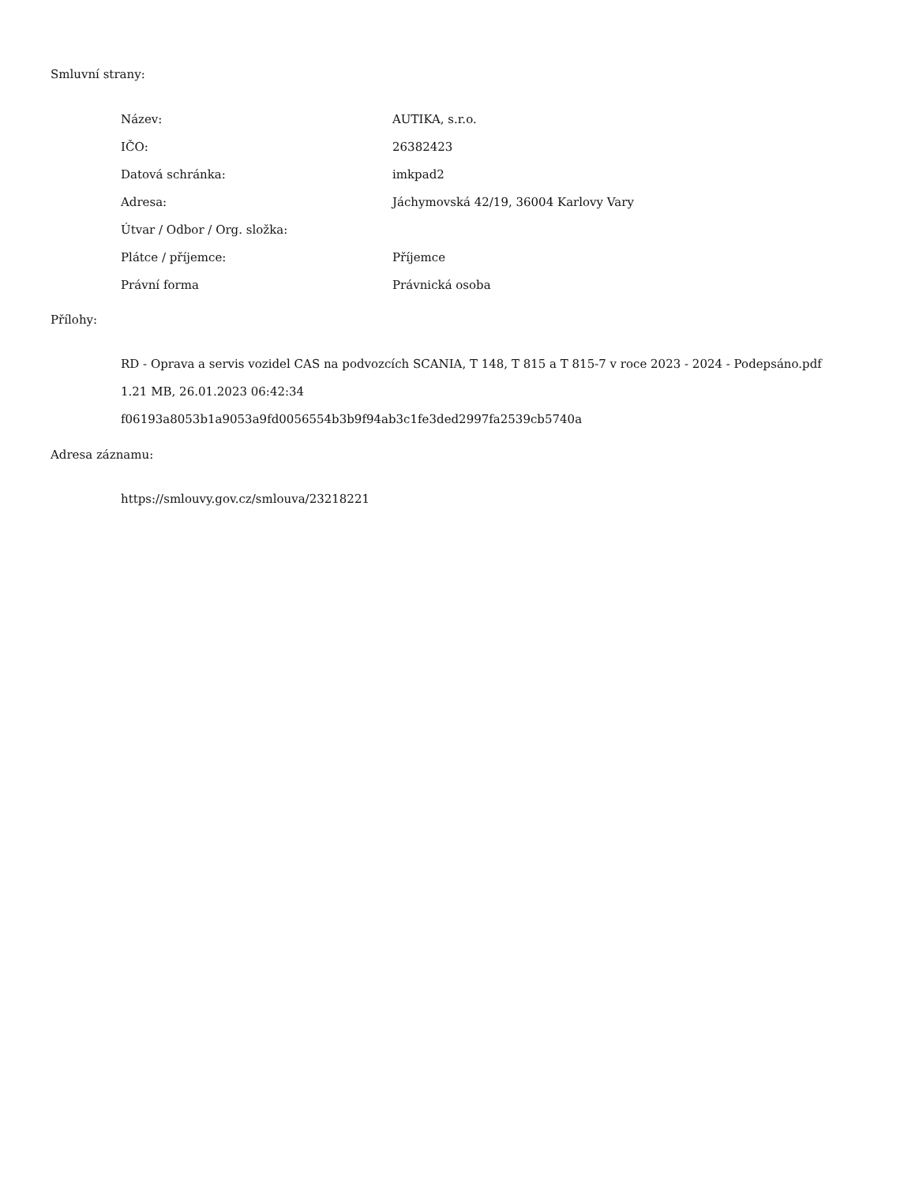Smluvní strany:
| Název: | AUTIKA, s.r.o. |
| IČO: | 26382423 |
| Datová schránka: | imkpad2 |
| Adresa: | Jáchymovská 42/19, 36004 Karlovy Vary |
| Útvar / Odbor / Org. složka: | |
| Plátce / příjemce: | Příjemce |
| Právní forma | Právnická osoba |
Přílohy:
RD - Oprava a servis vozidel CAS na podvozcích SCANIA, T 148, T 815 a T 815-7 v roce 2023 - 2024 - Podepsáno.pdf
1.21 MB, 26.01.2023 06:42:34
f06193a8053b1a9053a9fd0056554b3b9f94ab3c1fe3ded2997fa2539cb5740a
Adresa záznamu:
https://smlouvy.gov.cz/smlouva/23218221